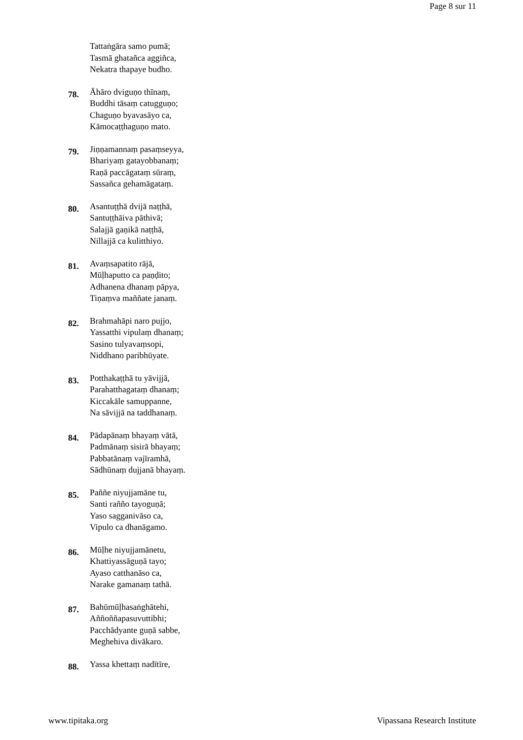Page 8 sur 11
Tattaṅgāra samo pumā;
Tasmā ghatañca aggiñca,
Nekatra thapaye budho.
78.
Āhāro dviguṇo thīnaṃ,
Buddhi tāsaṃ catugguṇo;
Chaguṇo byavasāyo ca,
Kāmocaṭṭhaguṇo mato.
79.
Jiṇṇamannaṃ pasaṃseyya,
Bhariyaṃ gatayobbanaṃ;
Raṇā paccāgataṃ sūraṃ,
Sassañca gehamāgataṃ.
80.
Asantuṭṭhā dvijā naṭṭhā,
Santuṭṭhāiva pāthivā;
Salajjā gaṇikā naṭṭhā,
Nillajjā ca kulitthiyo.
81.
Avaṃsapatito rājā,
Mūḷhaputto ca paṇḍito;
Adhanena dhanaṃ pāpya,
Tiṇaṃva maññate janaṃ.
82.
Brahmahāpi naro pujjo,
Yassatthi vipulaṃ dhanaṃ;
Sasino tulyavaṃsopi,
Niddhano paribhūyate.
83.
Potthakaṭṭhā tu yāvijjā,
Parahatthagataṃ dhanaṃ;
Kiccakāle samuppanne,
Na sāvijjā na taddhanaṃ.
84.
Pādapānaṃ bhayaṃ vātā,
Padmānaṃ sisirā bhayaṃ;
Pabbatānaṃ vajīramhā,
Sādhūnaṃ dujjanā bhayaṃ.
85.
Paññe niyujjamāne tu,
Santi rañño tayoguṇā;
Yaso sagganivāso ca,
Vipulo ca dhanāgamo.
86.
Mūḷhe niyujjamānetu,
Khattiyassāguṇā tayo;
Ayaso catthanāso ca,
Narake gamanaṃ tathā.
87.
Bahūmūḷhasaṅghātehi,
Aññoññapasuvuttibhi;
Pacchādyante guṇā sabbe,
Meghehiva divākaro.
88.
Yassa khettaṃ nadītīre,
www.tipitaka.org Vipassana Research Institute